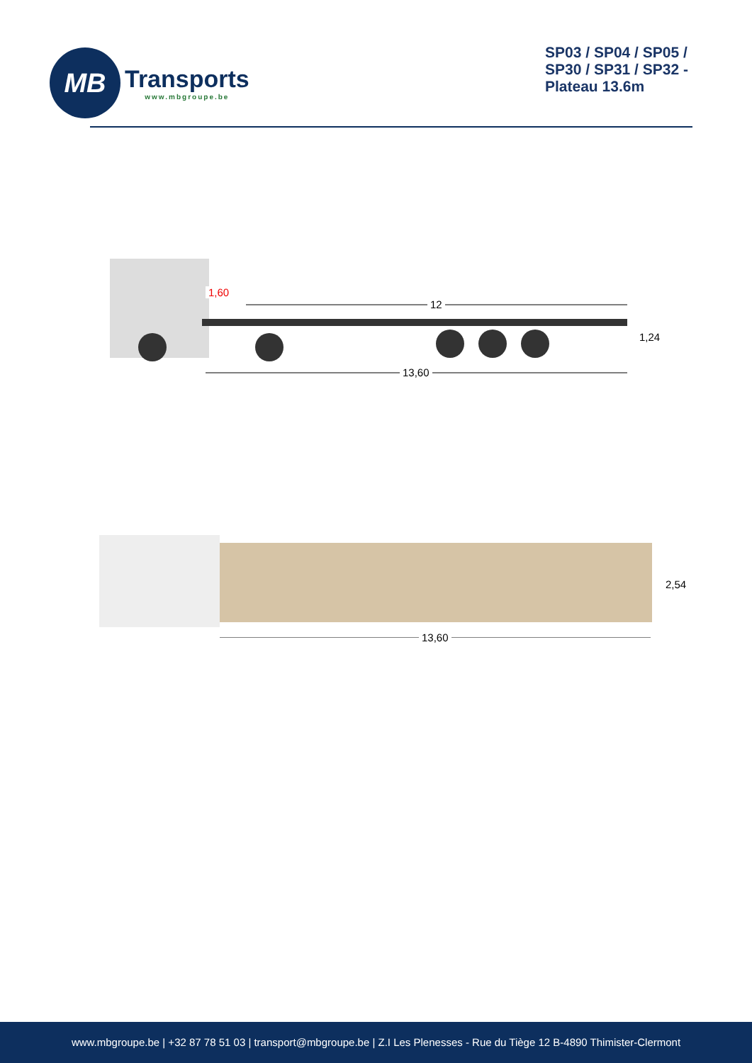MB
Transports
www.mbgroupe.be
SP03 / SP04 / SP05 / SP30 / SP31 / SP32 - Plateau 13.6m
1,60
12
1,24
13,60
2,54
13,60
www.mbgroupe.be | +32 87 78 51 03 | transport@mbgroupe.be | Z.I Les Plenesses - Rue du Tiège 12 B-4890 Thimister-Clermont